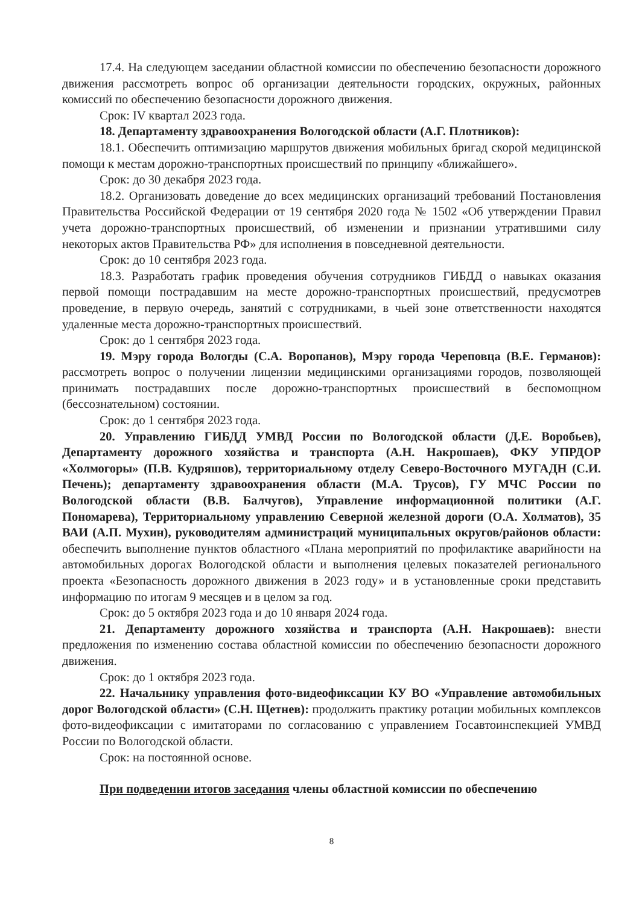17.4. На следующем заседании областной комиссии по обеспечению безопасности дорожного движения рассмотреть вопрос об организации деятельности городских, окружных, районных комиссий по обеспечению безопасности дорожного движения.
Срок: IV квартал 2023 года.
18. Департаменту здравоохранения Вологодской области (А.Г. Плотников):
18.1. Обеспечить оптимизацию маршрутов движения мобильных бригад скорой медицинской помощи к местам дорожно-транспортных происшествий по принципу «ближайшего».
Срок: до 30 декабря 2023 года.
18.2. Организовать доведение до всех медицинских организаций требований Постановления Правительства Российской Федерации от 19 сентября 2020 года № 1502 «Об утверждении Правил учета дорожно-транспортных происшествий, об изменении и признании утратившими силу некоторых актов Правительства РФ» для исполнения в повседневной деятельности.
Срок: до 10 сентября 2023 года.
18.3. Разработать график проведения обучения сотрудников ГИБДД о навыках оказания первой помощи пострадавшим на месте дорожно-транспортных происшествий, предусмотрев проведение, в первую очередь, занятий с сотрудниками, в чьей зоне ответственности находятся удаленные места дорожно-транспортных происшествий.
Срок: до 1 сентября 2023 года.
19. Мэру города Вологды (С.А. Воропанов), Мэру города Череповца (В.Е. Германов): рассмотреть вопрос о получении лицензии медицинскими организациями городов, позволяющей принимать пострадавших после дорожно-транспортных происшествий в беспомощном (бессознательном) состоянии.
Срок: до 1 сентября 2023 года.
20. Управлению ГИБДД УМВД России по Вологодской области (Д.Е. Воробьев), Департаменту дорожного хозяйства и транспорта (А.Н. Накрошаев), ФКУ УПРДОР «Холмогоры» (П.В. Кудряшов), территориальному отделу Северо-Восточного МУГАДН (С.И. Печень); департаменту здравоохранения области (М.А. Трусов), ГУ МЧС России по Вологодской области (В.В. Балчугов), Управление информационной политики (А.Г. Пономарева), Территориальному управлению Северной железной дороги (О.А. Холматов), 35 ВАИ (А.П. Мухин), руководителям администраций муниципальных округов/районов области: обеспечить выполнение пунктов областного «Плана мероприятий по профилактике аварийности на автомобильных дорогах Вологодской области и выполнения целевых показателей регионального проекта «Безопасность дорожного движения в 2023 году» и в установленные сроки представить информацию по итогам 9 месяцев и в целом за год.
Срок: до 5 октября 2023 года и до 10 января 2024 года.
21. Департаменту дорожного хозяйства и транспорта (А.Н. Накрошаев): внести предложения по изменению состава областной комиссии по обеспечению безопасности дорожного движения.
Срок: до 1 октября 2023 года.
22. Начальнику управления фото-видеофиксации КУ ВО «Управление автомобильных дорог Вологодской области» (С.Н. Щетнев): продолжить практику ротации мобильных комплексов фото-видеофиксации с имитаторами по согласованию с управлением Госавтоинспекцией УМВД России по Вологодской области.
Срок: на постоянной основе.
При подведении итогов заседания члены областной комиссии по обеспечению
8